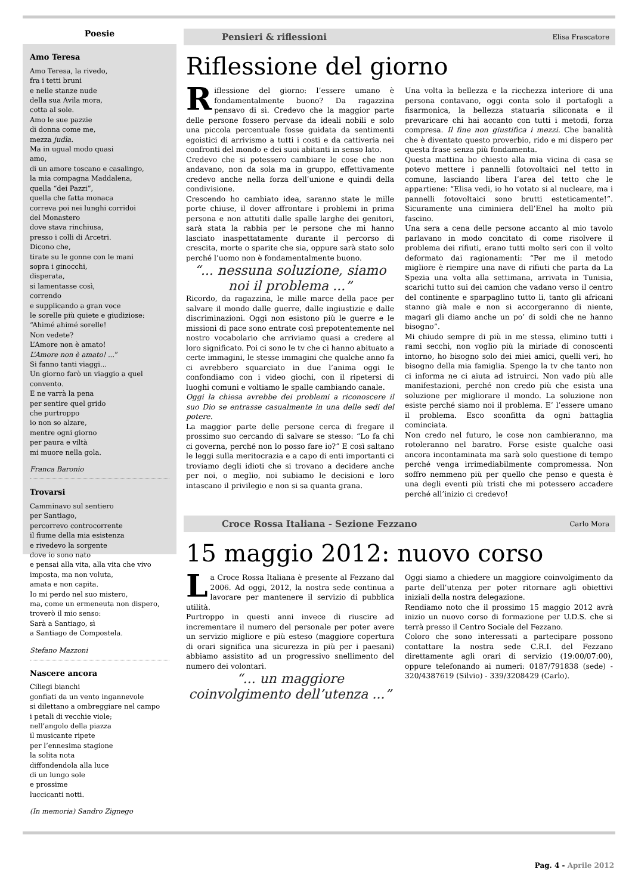Poesie
Amo Teresa
Amo Teresa, la rivedo,
fra i tetti bruni
e nelle stanze nude
della sua Avila mora,
cotta al sole.
Amo le sue pazzie
di donna come me,
mezza judìa.
Ma in ugual modo quasi
amo,
di un amore toscano e casalingo,
la mia compagna Maddalena,
quella “dei Pazzi”,
quella che fatta monaca
correva poi nei lunghi corridoi
del Monastero
dove stava rinchiusa,
presso i colli di Arcetri.
Dicono che,
tirate su le gonne con le mani
sopra i ginocchi,
disperata,
si lamentasse così,
correndo
e supplicando a gran voce
le sorelle più quiete e giudiziose:
“Ahimé ahimé sorelle!
Non vedete?
L’Amore non è amato!
L’Amore non è amato! ...”
Si fanno tanti viaggi...
Un giorno farò un viaggio a quel convento.
E ne varrà la pena
per sentire quel grido
che purtroppo
io non so alzare,
mentre ogni giorno
per paura e viltà
mi muore nella gola.
Franca Baronio
Trovarsi
Camminavo sul sentiero
per Santiago,
percorrevo controcorrente
il fiume della mia esistenza
e rivedevo la sorgente
dove io sono nato
e pensai alla vita, alla vita che vivo
imposta, ma non voluta,
amata e non capita.
Io mi perdo nel suo mistero,
ma, come un ermeneuta non dispero,
troverò il mio senso:
Sarà a Santiago, sì
a Santiago de Compostela.
Stefano Mazzoni
Nascere ancora
Ciliegi bianchi
gonfiati da un vento ingannevole
si dilettano a ombreggiare nel campo
i petali di vecchie viole;
nell’angolo della piazza
il musicante ripete
per l’ennesima stagione
la solita nota
diffondendola alla luce
di un lungo sole
e prossime
luccicanti notti.
(In memoria) Sandro Zignego
Pensieri & riflessioni Elisa Frascatore
Riflessione del giorno
Riflessione del giorno: l’essere umano è fondamentalmente buono? Da ragazzina pensavo di sì. Credevo che la maggior parte delle persone fossero pervase da ideali nobili e solo una piccola percentuale fosse guidata da sentimenti egoistici di arrivismo a tutti i costi e da cattiveria nei confronti del mondo e dei suoi abitanti in senso lato.
Credevo che si potessero cambiare le cose che non andavano, non da sola ma in gruppo, effettivamente credevo anche nella forza dell’unione e quindi della condivisione.
Crescendo ho cambiato idea, saranno state le mille porte chiuse, il dover affrontare i problemi in prima persona e non attutiti dalle spalle larghe dei genitori, sarà stata la rabbia per le persone che mi hanno lasciato inaspettatamente durante il percorso di crescita, morte o sparite che sia, oppure sarà stato solo perché l’uomo non è fondamentalmente buono.
“... nessuna soluzione, siamo noi il problema ...”
Ricordo, da ragazzina, le mille marce della pace per salvare il mondo dalle guerre, dalle ingiustizie e dalle discriminazioni. Oggi non esistono più le guerre e le missioni di pace sono entrate così prepotentemente nel nostro vocabolario che arriviamo quasi a credere al loro significato. Poi ci sono le tv che ci hanno abituato a certe immagini, le stesse immagini che qualche anno fa ci avrebbero squarciato in due l’anima oggi le confondiamo con i video giochi, con il ripetersi di luoghi comuni e voltiamo le spalle cambiando canale.
Oggi la chiesa avrebbe dei problemi a riconoscere il suo Dio se entrasse casualmente in una delle sedi del potere.
La maggior parte delle persone cerca di fregare il prossimo suo cercando di salvare se stesso: “Lo fa chi ci governa, perché non lo posso fare io?” E così saltano le leggi sulla meritocrazia e a capo di enti importanti ci troviamo degli idioti che si trovano a decidere anche per noi, o meglio, noi subiamo le decisioni e loro intascano il privilegio e non si sa quanta grana.
Una volta la bellezza e la ricchezza interiore di una persona contavano, oggi conta solo il portafogli a fisarmonica, la bellezza statuaria siliconata e il prevaricare chi hai accanto con tutti i metodi, forza compresa. Il fine non giustifica i mezzi. Che banalità che è diventato questo proverbio, rido e mi dispero per questa frase senza più fondamenta.
Questa mattina ho chiesto alla mia vicina di casa se potevo mettere i pannelli fotovoltaici nel tetto in comune, lasciando libera l’area del tetto che le appartiene: “Elisa vedi, io ho votato si al nucleare, ma i pannelli fotovoltaici sono brutti esteticamente!”. Sicuramente una ciminiera dell’Enel ha molto più fascino.
Una sera a cena delle persone accanto al mio tavolo parlavano in modo concitato di come risolvere il problema dei rifiuti, erano tutti molto seri con il volto deformato dai ragionamenti: “Per me il metodo migliore è riempire una nave di rifiuti che parta da La Spezia una volta alla settimana, arrivata in Tunisia, scarichi tutto sui dei camion che vadano verso il centro del continente e sparpaglino tutto li, tanto gli africani stanno già male e non si accorgeranno di niente, magari gli diamo anche un po’ di soldi che ne hanno bisogno”.
Mi chiudo sempre di più in me stessa, elimino tutti i rami secchi, non voglio più la miriade di conoscenti intorno, ho bisogno solo dei miei amici, quelli veri, ho bisogno della mia famiglia. Spengo la tv che tanto non ci informa ne ci aiuta ad istruirci. Non vado più alle manifestazioni, perché non credo più che esista una soluzione per migliorare il mondo. La soluzione non esiste perché siamo noi il problema. E’ l’essere umano il problema. Esco sconfitta da ogni battaglia cominciata.
Non credo nel futuro, le cose non cambieranno, ma rotoleranno nel baratro. Forse esiste qualche oasi ancora incontaminata ma sarà solo questione di tempo perché venga irrimediabilmente compromessa. Non soffro nemmeno più per quello che penso e questa è una degli eventi più tristi che mi potessero accadere perché all’inizio ci credevo!
Croce Rossa Italiana - Sezione Fezzano Carlo Mora
15 maggio 2012: nuovo corso
La Croce Rossa Italiana è presente al Fezzano dal 2006. Ad oggi, 2012, la nostra sede continua a lavorare per mantenere il servizio di pubblica utilità.
Purtroppo in questi anni invece di riuscire ad incrementare il numero del personale per poter avere un servizio migliore e più esteso (maggiore copertura di orari significa una sicurezza in più per i paesani) abbiamo assistito ad un progressivo snellimento del numero dei volontari.
“... un maggiore coinvolgimento dell’utenza ...”
Oggi siamo a chiedere un maggiore coinvolgimento da parte dell’utenza per poter ritornare agli obiettivi iniziali della nostra delegazione.
Rendiamo noto che il prossimo 15 maggio 2012 avrà inizio un nuovo corso di formazione per U.D.S. che si terrà presso il Centro Sociale del Fezzano.
Coloro che sono interessati a partecipare possono contattare la nostra sede C.R.I. del Fezzano direttamente agli orari di servizio (19:00/07:00), oppure telefonando ai numeri: 0187/791838 (sede) - 320/4387619 (Silvio) - 339/3208429 (Carlo).
Pag. 4 - Aprile 2012